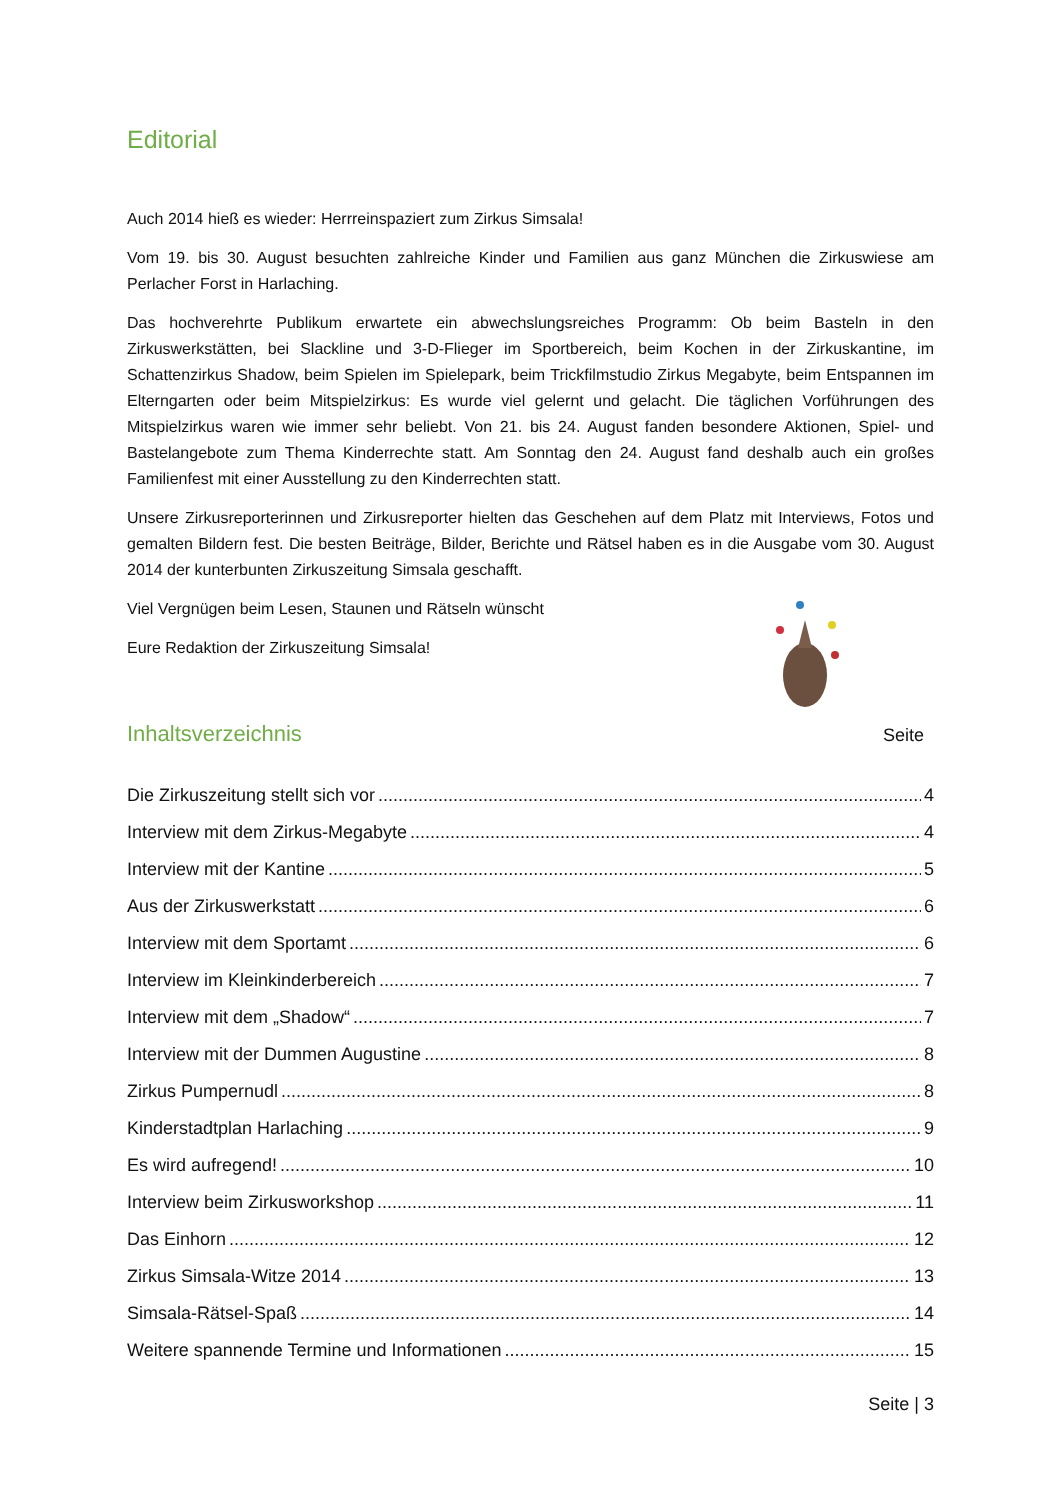Editorial
Auch 2014 hieß es wieder: Herrreinspaziert zum Zirkus Simsala!
Vom 19. bis 30. August besuchten zahlreiche Kinder und Familien aus ganz München die Zirkuswiese am Perlacher Forst in Harlaching.
Das hochverehrte Publikum erwartete ein abwechslungsreiches Programm: Ob beim Basteln in den Zirkuswerkstätten, bei Slackline und 3-D-Flieger im Sportbereich, beim Kochen in der Zirkuskantine, im Schattenzirkus Shadow, beim Spielen im Spielepark, beim Trickfilmstudio Zirkus Megabyte, beim Entspannen im Elterngarten oder beim Mitspielzirkus: Es wurde viel gelernt und gelacht. Die täglichen Vorführungen des Mitspielzirkus waren wie immer sehr beliebt. Von 21. bis 24. August fanden besondere Aktionen, Spiel- und Bastelangebote zum Thema Kinderrechte statt. Am Sonntag den 24. August fand deshalb auch ein großes Familienfest mit einer Ausstellung zu den Kinderrechten statt.
Unsere Zirkusreporterinnen und Zirkusreporter hielten das Geschehen auf dem Platz mit Interviews, Fotos und gemalten Bildern fest. Die besten Beiträge, Bilder, Berichte und Rätsel haben es in die Ausgabe vom 30. August 2014 der kunterbunten Zirkuszeitung Simsala geschafft.
Viel Vergnügen beim Lesen, Staunen und Rätseln wünscht
Eure Redaktion der Zirkuszeitung Simsala!
Inhaltsverzeichnis
Seite
Die Zirkuszeitung stellt sich vor 4
Interview mit dem Zirkus-Megabyte 4
Interview mit der Kantine 5
Aus der Zirkuswerkstatt 6
Interview mit dem Sportamt 6
Interview im Kleinkinderbereich 7
Interview mit dem „Shadow“ 7
Interview mit der Dummen Augustine 8
Zirkus Pumpernudl 8
Kinderstadtplan Harlaching 9
Es wird aufregend! 10
Interview beim Zirkusworkshop 11
Das Einhorn 12
Zirkus Simsala-Witze 2014 13
Simsala-Rätsel-Spaß 14
Weitere spannende Termine und Informationen 15
Seite | 3